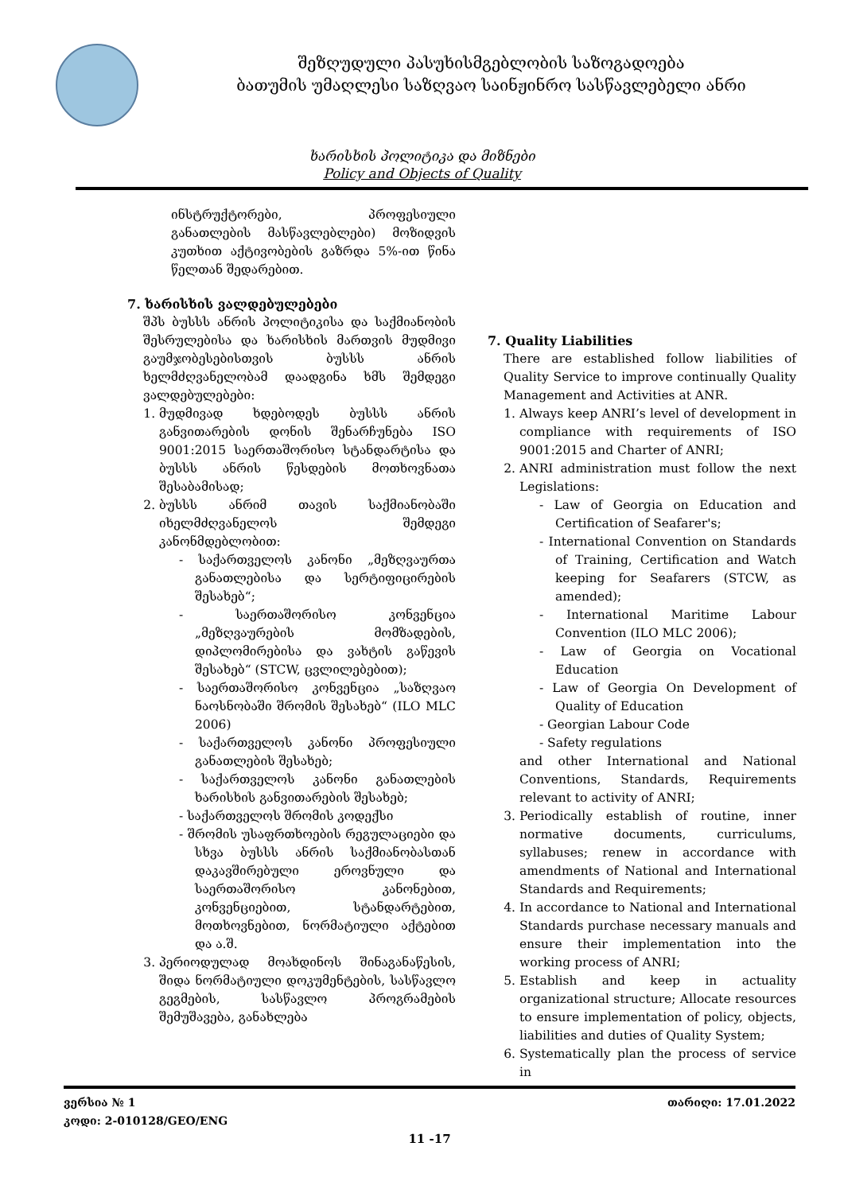შეზღუდული პასუხისმგებლობის საზოგადოება
ბათუმის უმაღლესი საზღვაო საინჟინრო სასწავლებელი ანრი
ხარისხის პოლიტიკა და მიზნები
Policy and Objects of Quality
ინსტრუქტორები, პროფესიული განათლების მასწავლებლები) მოზიდვის კუთხით აქტივობების გაზრდა 5%-ით წინა წელთან შედარებით.
7. ხარისხის ვალდებულებები
შპს ბუსსს ანრის პოლიტიკისა და საქმიანობის შესრულებისა და ხარისხის მართვის მუდმივი გაუმჯობესებისთვის ბუსსს ანრის ხელმძღვანელობამ დაადგინა ხმს შემდეგი ვალდებულებები:
1. მუდმივად ხდებოდეს ბუსსს ანრის განვითარების დონის შენარჩუნება ISO 9001:2015 საერთაშორისო სტანდარტისა და ბუსსს ანრის წესდების მოთხოვნათა შესაბამისად;
2. ბუსსს ანრიმ თავის საქმიანობაში იხელმძღვანელოს შემდეგი კანონმდებლობით:
- საქართველოს კანონი „მეზღვაურთა განათლებისა და სერტიფიცირების შესახებ“;
- საერთაშორისო კონვენცია „მეზღვაურების მომზადების, დიპლომირებისა და ვახტის გაწევის შესახებ“ (STCW, ცვლილებებით);
- საერთაშორისო კონვენცია „საზღვაო ნაოსნობაში შრომის შესახებ“ (ILO MLC 2006)
- საქართველოს კანონი პროფესიული განათლების შესახებ;
- საქართველოს კანონი განათლების ხარისხის განვითარების შესახებ;
- საქართველოს შრომის კოდექსი
- შრომის უსაფრთხოების რეგულაციები და სხვა ბუსსს ანრის საქმიანობასთან დაკავშირებული ეროვნული და საერთაშორისო კანონებით, კონვენციებით, სტანდარტებით, მოთხოვნებით, ნორმატიული აქტებით და ა.შ.
3. პერიოდულად მოახდინოს შინაგანაწესის, შიდა ნორმატიული დოკუმენტების, სასწავლო გეგმების, სასწავლო პროგრამების შემუშავება, განახლება
7. Quality Liabilities
There are established follow liabilities of Quality Service to improve continually Quality Management and Activities at ANR.
1. Always keep ANRI’s level of development in compliance with requirements of ISO 9001:2015 and Charter of ANRI;
2. ANRI administration must follow the next Legislations:
- Law of Georgia on Education and Certification of Seafarer's;
- International Convention on Standards of Training, Certification and Watch keeping for Seafarers (STCW, as amended);
- International Maritime Labour Convention (ILO MLC 2006);
- Law of Georgia on Vocational Education
- Law of Georgia On Development of Quality of Education
- Georgian Labour Code
- Safety regulations
and other International and National Conventions, Standards, Requirements relevant to activity of ANRI;
3. Periodically establish of routine, inner normative documents, curriculums, syllabuses; renew in accordance with amendments of National and International Standards and Requirements;
4. In accordance to National and International Standards purchase necessary manuals and ensure their implementation into the working process of ANRI;
5. Establish and keep in actuality organizational structure; Allocate resources to ensure implementation of policy, objects, liabilities and duties of Quality System;
6. Systematically plan the process of service in
ვერსია № 1
კოდი: 2-010128/GEO/ENG თარიღი: 17.01.2022
11 -17